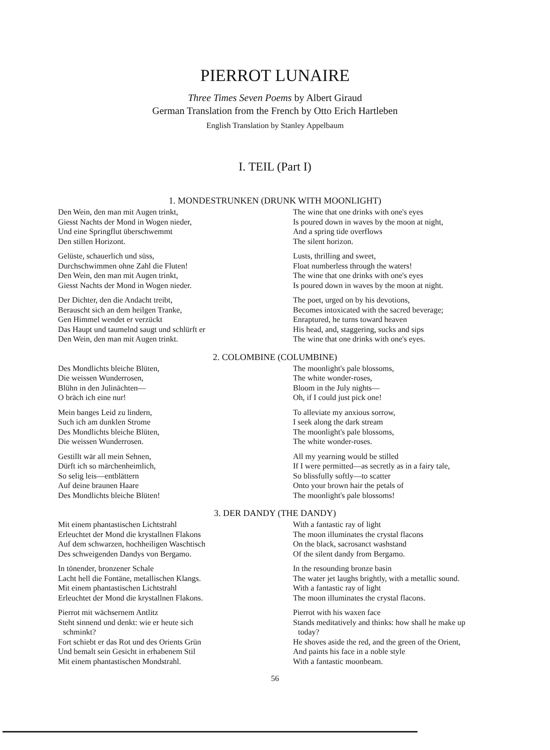PIERROT LUNAIRE
Three Times Seven Poems by Albert Giraud
German Translation from the French by Otto Erich Hartleben
English Translation by Stanley Appelbaum
I. TEIL (Part I)
1. MONDESTRUNKEN (DRUNK WITH MOONLIGHT)
Den Wein, den man mit Augen trinkt,
Giesst Nachts der Mond in Wogen nieder,
Und eine Springflut überschwemmt
Den stillen Horizont.
Gelüste, schauerlich und süss,
Durchschwimmen ohne Zahl die Fluten!
Den Wein, den man mit Augen trinkt,
Giesst Nachts der Mond in Wogen nieder.
Der Dichter, den die Andacht treibt,
Berauscht sich an dem heilgen Tranke,
Gen Himmel wendet er verzückt
Das Haupt und taumelnd saugt und schlürft er
Den Wein, den man mit Augen trinkt.
The wine that one drinks with one's eyes
Is poured down in waves by the moon at night,
And a spring tide overflows
The silent horizon.
Lusts, thrilling and sweet,
Float numberless through the waters!
The wine that one drinks with one's eyes
Is poured down in waves by the moon at night.
The poet, urged on by his devotions,
Becomes intoxicated with the sacred beverage;
Enraptured, he turns toward heaven
His head, and, staggering, sucks and sips
The wine that one drinks with one's eyes.
2. COLOMBINE (COLUMBINE)
Des Mondlichts bleiche Blüten,
Die weissen Wunderrosen,
Blühn in den Julinächten—
O bräch ich eine nur!
Mein banges Leid zu lindern,
Such ich am dunklen Strome
Des Mondlichts bleiche Blüten,
Die weissen Wunderrosen.
Gestillt wär all mein Sehnen,
Dürft ich so märchenheimlich,
So selig leis—entblättern
Auf deine braunen Haare
Des Mondlichts bleiche Blüten!
The moonlight's pale blossoms,
The white wonder-roses,
Bloom in the July nights—
Oh, if I could just pick one!
To alleviate my anxious sorrow,
I seek along the dark stream
The moonlight's pale blossoms,
The white wonder-roses.
All my yearning would be stilled
If I were permitted—as secretly as in a fairy tale,
So blissfully softly—to scatter
Onto your brown hair the petals of
The moonlight's pale blossoms!
3. DER DANDY (THE DANDY)
Mit einem phantastischen Lichtstrahl
Erleuchtet der Mond die krystallnen Flakons
Auf dem schwarzen, hochheiligen Waschtisch
Des schweigenden Dandys von Bergamo.
In tönender, bronzener Schale
Lacht hell die Fontäne, metallischen Klangs.
Mit einem phantastischen Lichtstrahl
Erleuchtet der Mond die krystallnen Flakons.
Pierrot mit wächsernem Antlitz
Steht sinnend und denkt: wie er heute sich
schminkt?
Fort schiebt er das Rot und des Orients Grün
Und bemalt sein Gesicht in erhabenem Stil
Mit einem phantastischen Mondstrahl.
With a fantastic ray of light
The moon illuminates the crystal flacons
On the black, sacrosanct washstand
Of the silent dandy from Bergamo.
In the resounding bronze basin
The water jet laughs brightly, with a metallic sound.
With a fantastic ray of light
The moon illuminates the crystal flacons.
Pierrot with his waxen face
Stands meditatively and thinks: how shall he make up
today?
He shoves aside the red, and the green of the Orient,
And paints his face in a noble style
With a fantastic moonbeam.
56